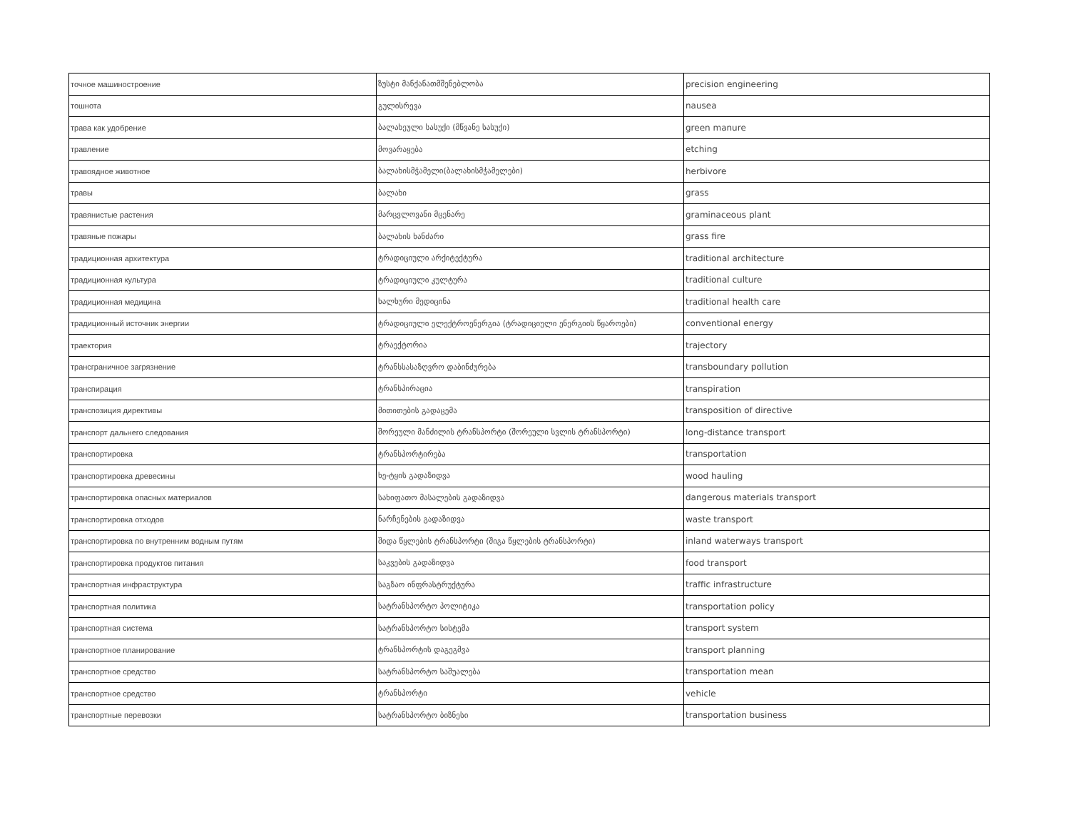| точное машиностроение | ზუსტი მანქანათმშენებლობა | precision engineering |
| тошнота | გულისრევა | nausea |
| трава как удобрение | ბალახეული სასუქი (მწვანე სასუქი) | green manure |
| травление | მოვარაყება | etching |
| травоядное животное | ბალახისმჭამელი(ბალახისმჭამელები) | herbivore |
| травы | ბალახი | grass |
| травянистые растения | მარცვლოვანი მცენარე | graminaceous plant |
| травяные пожары | ბალახის ხანძარი | grass fire |
| традиционная архитектура | ტრადიციული არქიტექტურა | traditional architecture |
| традиционная культура | ტრადიციული კულტურა | traditional culture |
| традиционная медицина | ხალხური მედიცინა | traditional health care |
| традиционный источник энергии | ტრადიციული ელექტროენერგია (ტრადიციული ენერგიის წყაროები) | conventional energy |
| траектория | ტრაექტორია | trajectory |
| трансграничное загрязнение | ტრანსსასაზღვრო დაბინძურება | transboundary pollution |
| транспирация | ტრანსპირაცია | transpiration |
| транспозиция директивы | მითითების გადაცემა | transposition of directive |
| транспорт дальнего следования | შორეული მანძილის ტრანსპორტი (შორეული სვლის ტრანსპორტი) | long-distance transport |
| транспортировка | ტრანსპორტირება | transportation |
| транспортировка древесины | ხე-ტყის გადაზიდვა | wood hauling |
| транспортировка опасных материалов | სახიფათო მასალების გადაზიდვა | dangerous materials transport |
| транспортировка отходов | ნარჩენების გადაზიდვა | waste transport |
| транспортировка по внутренним водным путям | შიდა წყლების ტრანსპორტი (შიგა წყლების ტრანსპორტი) | inland waterways transport |
| транспортировка продуктов питания | საკვების გადაზიდვა | food transport |
| транспортная инфраструктура | საგზაო ინფრასტრუქტურა | traffic infrastructure |
| транспортная политика | სატრანსპორტო პოლიტიკა | transportation policy |
| транспортная система | სატრანსპორტო სისტემა | transport system |
| транспортное планирование | ტრანსპორტის დაგეგმვა | transport planning |
| транспортное средство | სატრანსპორტო საშუალება | transportation mean |
| транспортное средство | ტრანსპორტი | vehicle |
| транспортные перевозки | სატრანსპორტო ბიზნესი | transportation business |